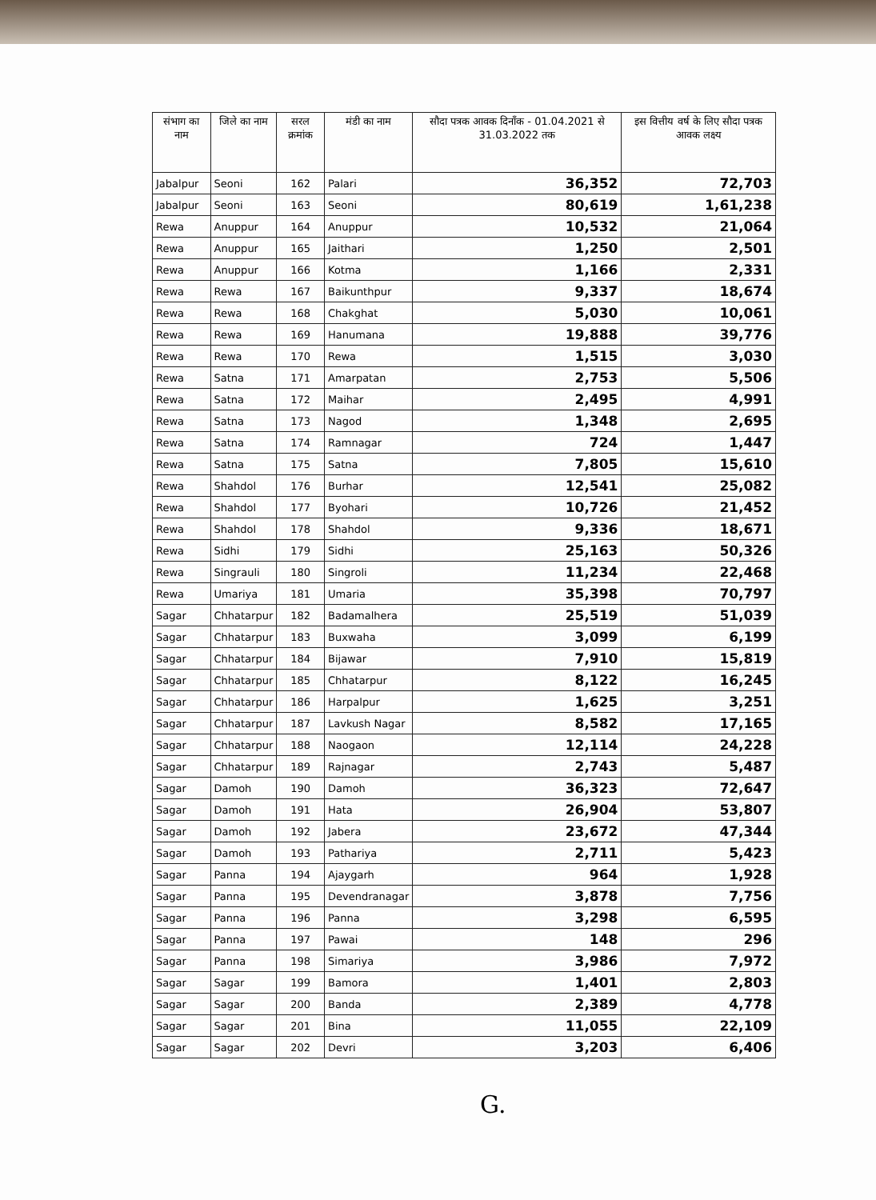| संभाग का नाम | जिले का नाम | सरल क्रमांक | मंडी का नाम | सौदा पत्रक आवक दिनाँक - 01.04.2021 से 31.03.2022 तक | इस वित्तीय वर्ष के लिए सौदा पत्रक आवक लक्ष्य |
| --- | --- | --- | --- | --- | --- |
| Jabalpur | Seoni | 162 | Palari | 36,352 | 72,703 |
| Jabalpur | Seoni | 163 | Seoni | 80,619 | 1,61,238 |
| Rewa | Anuppur | 164 | Anuppur | 10,532 | 21,064 |
| Rewa | Anuppur | 165 | Jaithari | 1,250 | 2,501 |
| Rewa | Anuppur | 166 | Kotma | 1,166 | 2,331 |
| Rewa | Rewa | 167 | Baikunthpur | 9,337 | 18,674 |
| Rewa | Rewa | 168 | Chakghat | 5,030 | 10,061 |
| Rewa | Rewa | 169 | Hanumana | 19,888 | 39,776 |
| Rewa | Rewa | 170 | Rewa | 1,515 | 3,030 |
| Rewa | Satna | 171 | Amarpatan | 2,753 | 5,506 |
| Rewa | Satna | 172 | Maihar | 2,495 | 4,991 |
| Rewa | Satna | 173 | Nagod | 1,348 | 2,695 |
| Rewa | Satna | 174 | Ramnagar | 724 | 1,447 |
| Rewa | Satna | 175 | Satna | 7,805 | 15,610 |
| Rewa | Shahdol | 176 | Burhar | 12,541 | 25,082 |
| Rewa | Shahdol | 177 | Byohari | 10,726 | 21,452 |
| Rewa | Shahdol | 178 | Shahdol | 9,336 | 18,671 |
| Rewa | Sidhi | 179 | Sidhi | 25,163 | 50,326 |
| Rewa | Singrauli | 180 | Singroli | 11,234 | 22,468 |
| Rewa | Umariya | 181 | Umaria | 35,398 | 70,797 |
| Sagar | Chhatarpur | 182 | Badamalhera | 25,519 | 51,039 |
| Sagar | Chhatarpur | 183 | Buxwaha | 3,099 | 6,199 |
| Sagar | Chhatarpur | 184 | Bijawar | 7,910 | 15,819 |
| Sagar | Chhatarpur | 185 | Chhatarpur | 8,122 | 16,245 |
| Sagar | Chhatarpur | 186 | Harpalpur | 1,625 | 3,251 |
| Sagar | Chhatarpur | 187 | Lavkush Nagar | 8,582 | 17,165 |
| Sagar | Chhatarpur | 188 | Naogaon | 12,114 | 24,228 |
| Sagar | Chhatarpur | 189 | Rajnagar | 2,743 | 5,487 |
| Sagar | Damoh | 190 | Damoh | 36,323 | 72,647 |
| Sagar | Damoh | 191 | Hata | 26,904 | 53,807 |
| Sagar | Damoh | 192 | Jabera | 23,672 | 47,344 |
| Sagar | Damoh | 193 | Pathariya | 2,711 | 5,423 |
| Sagar | Panna | 194 | Ajaygarh | 964 | 1,928 |
| Sagar | Panna | 195 | Devendranagar | 3,878 | 7,756 |
| Sagar | Panna | 196 | Panna | 3,298 | 6,595 |
| Sagar | Panna | 197 | Pawai | 148 | 296 |
| Sagar | Panna | 198 | Simariya | 3,986 | 7,972 |
| Sagar | Sagar | 199 | Bamora | 1,401 | 2,803 |
| Sagar | Sagar | 200 | Banda | 2,389 | 4,778 |
| Sagar | Sagar | 201 | Bina | 11,055 | 22,109 |
| Sagar | Sagar | 202 | Devri | 3,203 | 6,406 |
G.